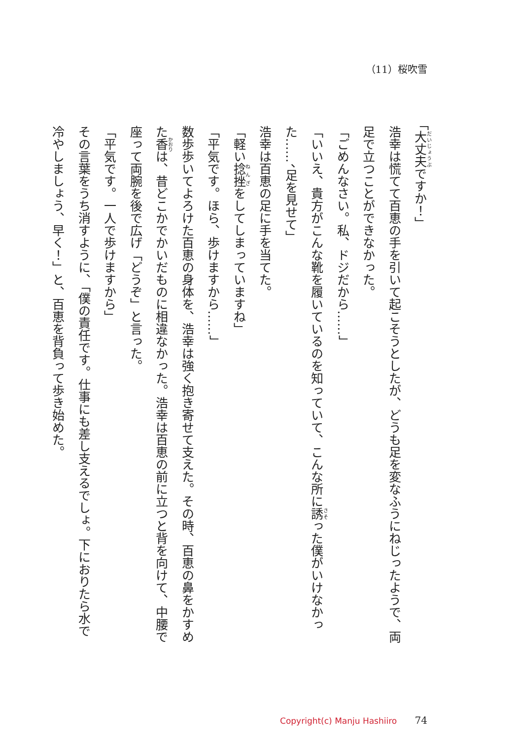（11）桜吹雪
「大丈夫ですか！」
浩幸は慌てて百恵の手を引いて起こそうとしたが、どうも足を変なふうにねじったようで、両足で立つことができなかった。
「ごめんなさい。私、ドジだから……」
「いいえ、貴方がこんな靴を履いているのを知っていて、こんな所に誘った僕がいけなかった……、足を見せて」
浩幸は百恵の足に手を当てた。
「軽い捻挫をしてしまっていますね」
「平気です。ほら、歩けますから……」
数歩歩いてよろけた百恵の身体を、浩幸は強く抱き寄せて支えた。その時、百恵の鼻をかすめた香は、昔どこかでかいだものに相違なかった。浩幸は百恵の前に立つと背を向けて、中腰で座って両腕を後で広げ「どうぞ」と言った。
「平気です。一人で歩けますから」
その言葉をうち消すように、「僕の責任です。仕事にも差し支えるでしょ。下におりたら水で冷やしましょう、早く！」と、百恵を背負って歩き始めた。
Copyright(c) Manju Hashiiro 74